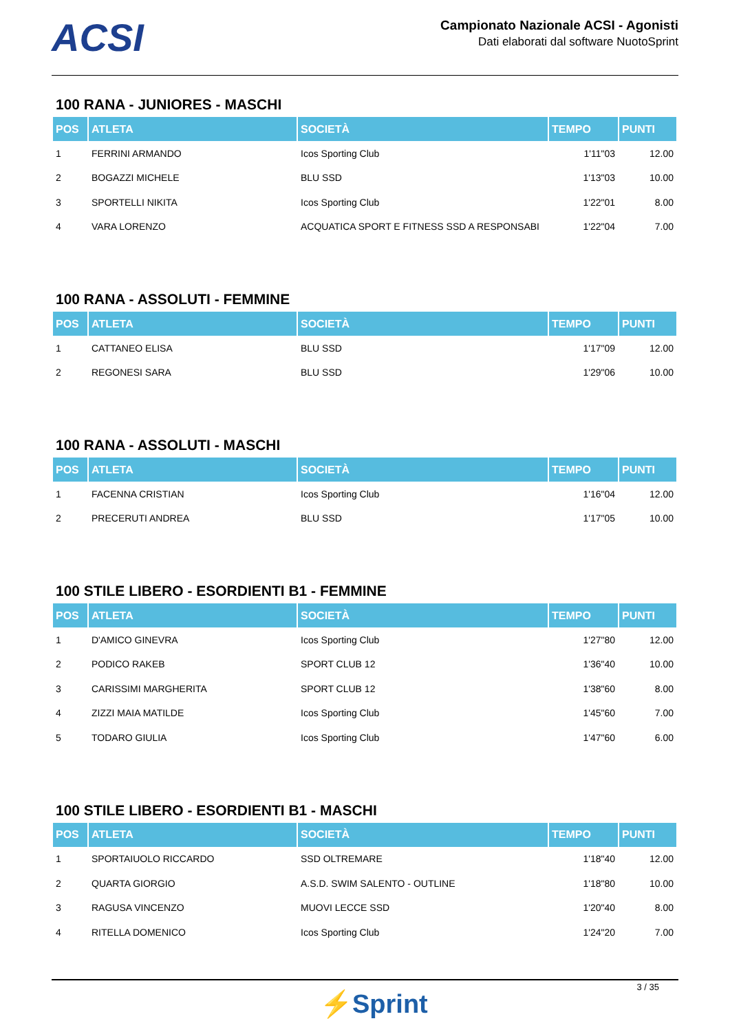ACSI
Campionato Nazionale ACSI - Agonisti
Dati elaborati dal software NuotoSprint
100 RANA - JUNIORES - MASCHI
| POS | ATLETA | SOCIETÀ | TEMPO | PUNTI |
| --- | --- | --- | --- | --- |
| 1 | FERRINI ARMANDO | Icos Sporting Club | 1'11"03 | 12.00 |
| 2 | BOGAZZI MICHELE | BLU SSD | 1'13"03 | 10.00 |
| 3 | SPORTELLI NIKITA | Icos Sporting Club | 1'22"01 | 8.00 |
| 4 | VARA LORENZO | ACQUATICA SPORT E FITNESS SSD A RESPONSABI | 1'22"04 | 7.00 |
100 RANA - ASSOLUTI - FEMMINE
| POS | ATLETA | SOCIETÀ | TEMPO | PUNTI |
| --- | --- | --- | --- | --- |
| 1 | CATTANEO ELISA | BLU SSD | 1'17"09 | 12.00 |
| 2 | REGONESI SARA | BLU SSD | 1'29"06 | 10.00 |
100 RANA - ASSOLUTI - MASCHI
| POS | ATLETA | SOCIETÀ | TEMPO | PUNTI |
| --- | --- | --- | --- | --- |
| 1 | FACENNA CRISTIAN | Icos Sporting Club | 1'16"04 | 12.00 |
| 2 | PRECERUTI ANDREA | BLU SSD | 1'17"05 | 10.00 |
100 STILE LIBERO - ESORDIENTI B1 - FEMMINE
| POS | ATLETA | SOCIETÀ | TEMPO | PUNTI |
| --- | --- | --- | --- | --- |
| 1 | D'AMICO GINEVRA | Icos Sporting Club | 1'27"80 | 12.00 |
| 2 | PODICO RAKEB | SPORT CLUB 12 | 1'36"40 | 10.00 |
| 3 | CARISSIMI MARGHERITA | SPORT CLUB 12 | 1'38"60 | 8.00 |
| 4 | ZIZZI MAIA MATILDE | Icos Sporting Club | 1'45"60 | 7.00 |
| 5 | TODARO GIULIA | Icos Sporting Club | 1'47"60 | 6.00 |
100 STILE LIBERO - ESORDIENTI B1 - MASCHI
| POS | ATLETA | SOCIETÀ | TEMPO | PUNTI |
| --- | --- | --- | --- | --- |
| 1 | SPORTAIUOLO RICCARDO | SSD OLTREMARE | 1'18"40 | 12.00 |
| 2 | QUARTA GIORGIO | A.S.D. SWIM SALENTO - OUTLINE | 1'18"80 | 10.00 |
| 3 | RAGUSA VINCENZO | MUOVI LECCE SSD | 1'20"40 | 8.00 |
| 4 | RITELLA DOMENICO | Icos Sporting Club | 1'24"20 | 7.00 |
⚡Sprint
3 / 35